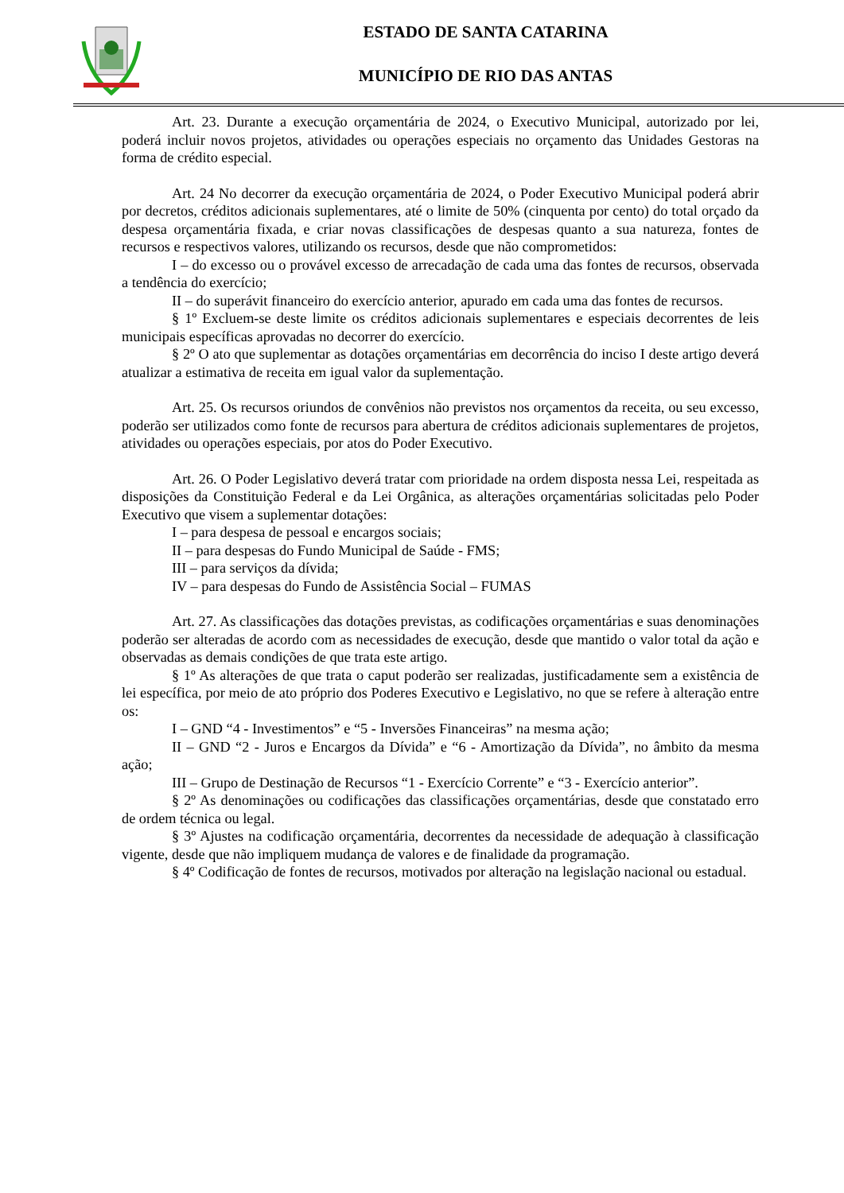ESTADO DE SANTA CATARINA
MUNICÍPIO DE RIO DAS ANTAS
Art. 23. Durante a execução orçamentária de 2024, o Executivo Municipal, autorizado por lei, poderá incluir novos projetos, atividades ou operações especiais no orçamento das Unidades Gestoras na forma de crédito especial.
Art. 24 No decorrer da execução orçamentária de 2024, o Poder Executivo Municipal poderá abrir por decretos, créditos adicionais suplementares, até o limite de 50% (cinquenta por cento) do total orçado da despesa orçamentária fixada, e criar novas classificações de despesas quanto a sua natureza, fontes de recursos e respectivos valores, utilizando os recursos, desde que não comprometidos:
I – do excesso ou o provável excesso de arrecadação de cada uma das fontes de recursos, observada a tendência do exercício;
II – do superávit financeiro do exercício anterior, apurado em cada uma das fontes de recursos.
§ 1º Excluem-se deste limite os créditos adicionais suplementares e especiais decorrentes de leis municipais específicas aprovadas no decorrer do exercício.
§ 2º O ato que suplementar as dotações orçamentárias em decorrência do inciso I deste artigo deverá atualizar a estimativa de receita em igual valor da suplementação.
Art. 25. Os recursos oriundos de convênios não previstos nos orçamentos da receita, ou seu excesso, poderão ser utilizados como fonte de recursos para abertura de créditos adicionais suplementares de projetos, atividades ou operações especiais, por atos do Poder Executivo.
Art. 26. O Poder Legislativo deverá tratar com prioridade na ordem disposta nessa Lei, respeitada as disposições da Constituição Federal e da Lei Orgânica, as alterações orçamentárias solicitadas pelo Poder Executivo que visem a suplementar dotações:
I – para despesa de pessoal e encargos sociais;
II – para despesas do Fundo Municipal de Saúde - FMS;
III – para serviços da dívida;
IV – para despesas do Fundo de Assistência Social – FUMAS
Art. 27. As classificações das dotações previstas, as codificações orçamentárias e suas denominações poderão ser alteradas de acordo com as necessidades de execução, desde que mantido o valor total da ação e observadas as demais condições de que trata este artigo.
§ 1º As alterações de que trata o caput poderão ser realizadas, justificadamente sem a existência de lei específica, por meio de ato próprio dos Poderes Executivo e Legislativo, no que se refere à alteração entre os:
I – GND “4 - Investimentos” e “5 - Inversões Financeiras” na mesma ação;
II – GND “2 - Juros e Encargos da Dívida” e “6 - Amortização da Dívida”, no âmbito da mesma ação;
III – Grupo de Destinação de Recursos “1 - Exercício Corrente” e “3 - Exercício anterior”.
§ 2º As denominações ou codificações das classificações orçamentárias, desde que constatado erro de ordem técnica ou legal.
§ 3º Ajustes na codificação orçamentária, decorrentes da necessidade de adequação à classificação vigente, desde que não impliquem mudança de valores e de finalidade da programação.
§ 4º Codificação de fontes de recursos, motivados por alteração na legislação nacional ou estadual.